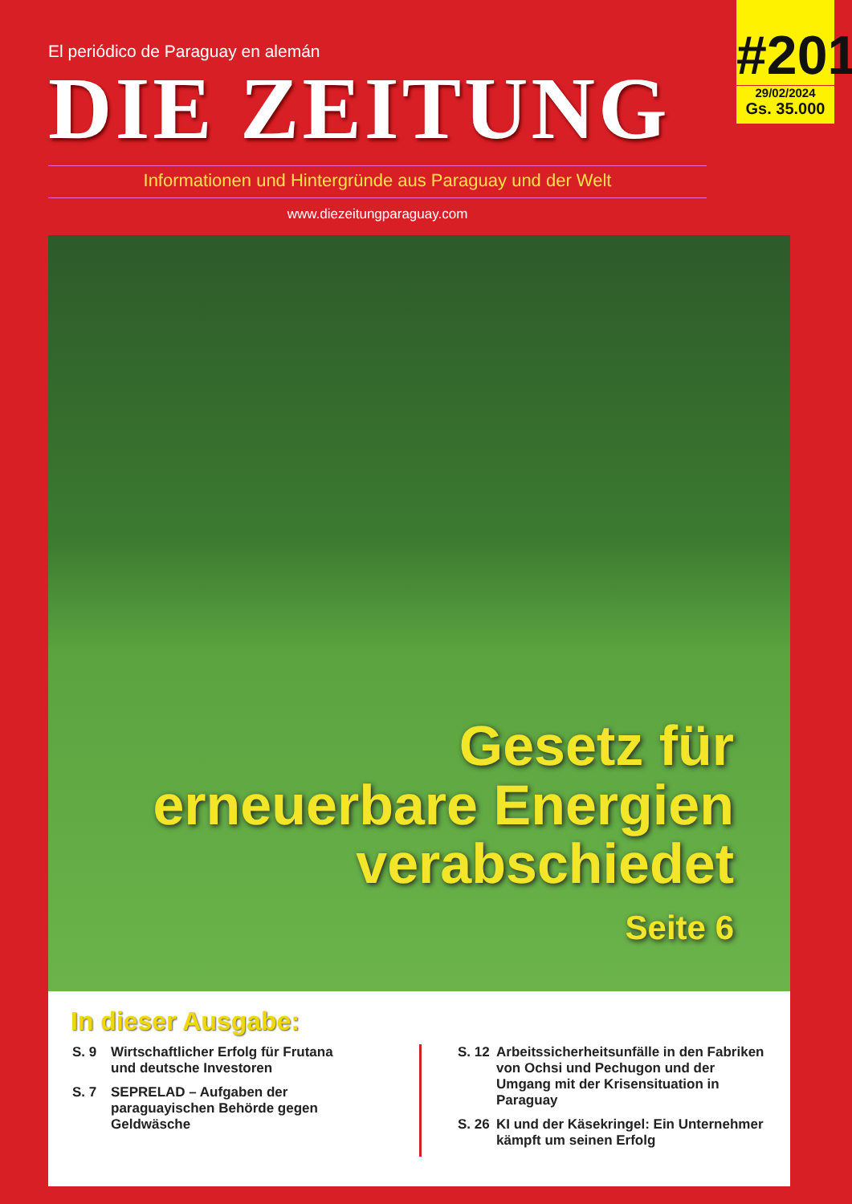#201
29/02/2024
Gs. 35.000
El periódico de Paraguay en alemán
DIE ZEITUNG
Informationen und Hintergründe aus Paraguay und der Welt
www.diezeitungparaguay.com
Gesetz für
erneuerbare Energien
verabschiedet
Seite 6
In dieser Ausgabe:
S. 9 Wirtschaftlicher Erfolg für Frutana
und deutsche Investoren
S. 7 SEPRELAD – Aufgaben der paraguayischen Behörde gegen Geldwäsche
S. 12 Arbeitssicherheitsunfälle in den Fabriken von Ochsi und Pechugon und der Umgang mit der Krisensituation in Paraguay
S. 26 KI und der Käsekringel: Ein Unternehmer kämpft um seinen Erfolg